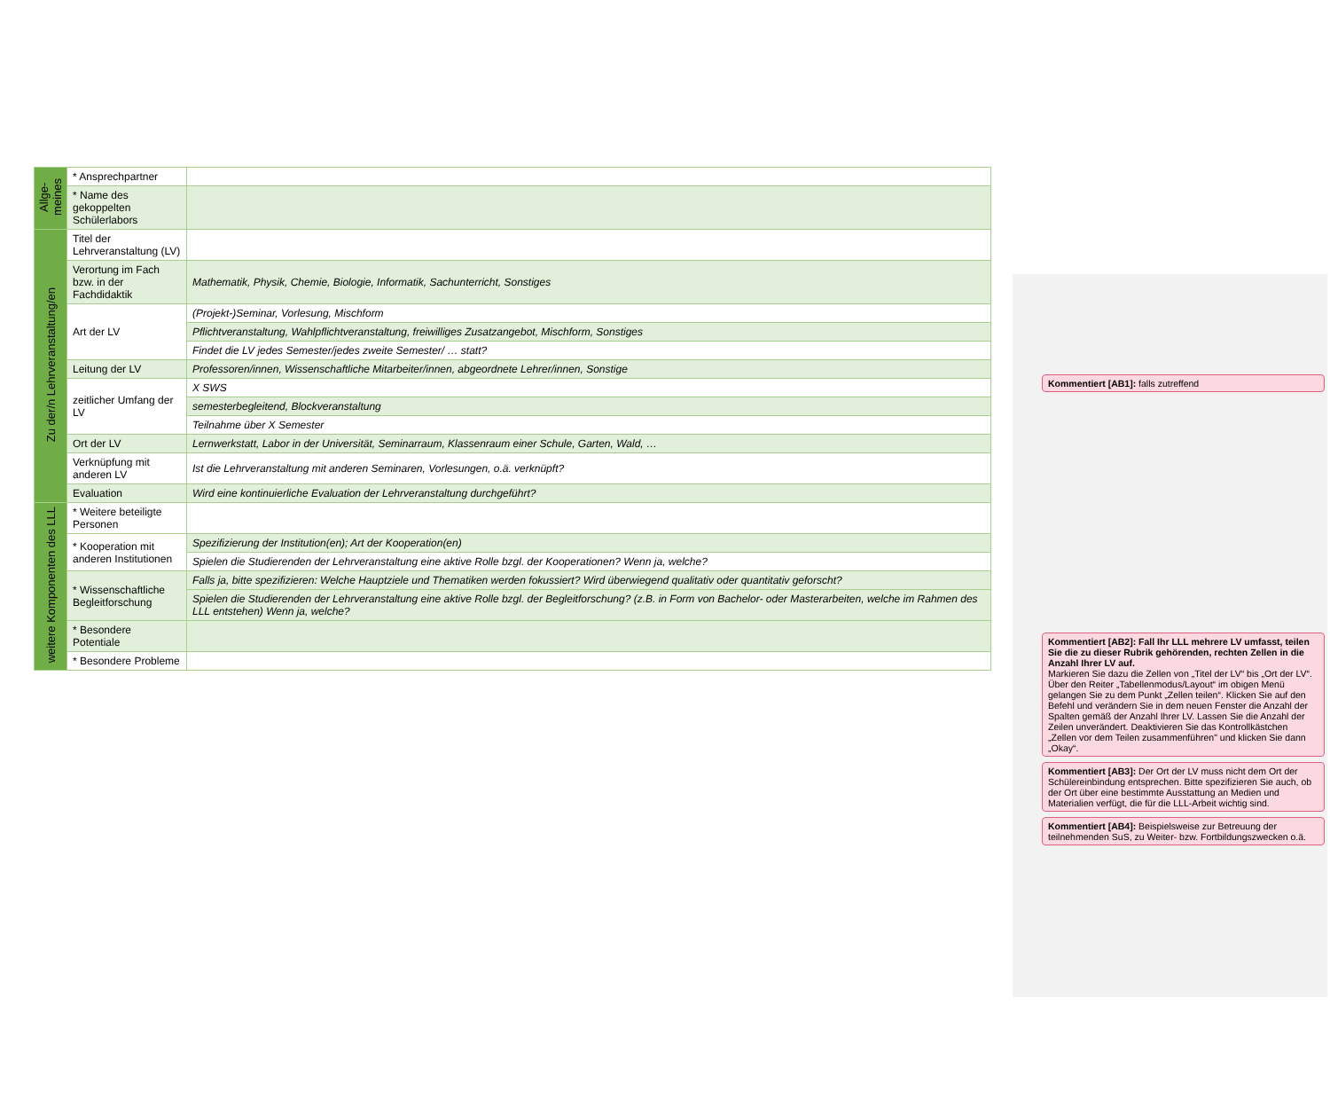Kommentiert [AB1]: falls zutreffend
Kommentiert [AB2]: Fall Ihr LLL mehrere LV umfasst, teilen Sie die zu dieser Rubrik gehörenden, rechten Zellen in die Anzahl Ihrer LV auf.
Markieren Sie dazu die Zellen von „Titel der LV“ bis „Ort der LV“. Über den Reiter „Tabellenmodus/Layout“ im obigen Menü gelangen Sie zu dem Punkt „Zellen teilen“. Klicken Sie auf den Befehl und verändern Sie in dem neuen Fenster die Anzahl der Spalten gemäß der Anzahl Ihrer LV. Lassen Sie die Anzahl der Zeilen unverändert. Deaktivieren Sie das Kontrollkästchen „Zellen vor dem Teilen zusammenführen" und klicken Sie dann „Okay“.
Kommentiert [AB3]: Der Ort der LV muss nicht dem Ort der Schülereinbindung entsprechen. Bitte spezifizieren Sie auch, ob der Ort über eine bestimmte Ausstattung an Medien und Materialien verfügt, die für die LLL-Arbeit wichtig sind.
Kommentiert [AB4]: Beispielsweise zur Betreuung der teilnehmenden SuS, zu Weiter- bzw. Fortbildungszwecken o.ä.
| Allge- meines | * Ansprechpartner | |
| | * Name des gekoppelten Schülerlabors | |
| Zu der/n Lehrveranstaltung/en | Titel der Lehrveranstaltung (LV) | |
| | Verortung im Fach bzw. in der Fachdidaktik | Mathematik, Physik, Chemie, Biologie, Informatik, Sachunterricht, Sonstiges |
| | Art der LV | (Projekt-)Seminar, Vorlesung, Mischform |
| | | Pflichtveranstaltung, Wahlpflichtveranstaltung, freiwilliges Zusatzangebot, Mischform, Sonstiges |
| | | Findet die LV jedes Semester/jedes zweite Semester/ … statt? |
| | Leitung der LV | Professoren/innen, Wissenschaftliche Mitarbeiter/innen, abgeordnete Lehrer/innen, Sonstige |
| | zeitlicher Umfang der LV | X SWS |
| | | semesterbegleitend, Blockveranstaltung |
| | | Teilnahme über X Semester |
| | Ort der LV | Lernwerkstatt, Labor in der Universität, Seminarraum, Klassenraum einer Schule, Garten, Wald, … |
| | Verknüpfung mit anderen LV | Ist die Lehrveranstaltung mit anderen Seminaren, Vorlesungen, o.ä. verknüpft? |
| | Evaluation | Wird eine kontinuierliche Evaluation der Lehrveranstaltung durchgeführt? |
| weitere Komponenten des LLL | * Weitere beteiligte Personen | |
| | * Kooperation mit anderen Institutionen | Spezifizierung der Institution(en); Art der Kooperation(en) |
| | | Spielen die Studierenden der Lehrveranstaltung eine aktive Rolle bzgl. der Kooperationen? Wenn ja, welche? |
| | * Wissenschaftliche Begleitforschung | Falls ja, bitte spezifizieren: Welche Hauptziele und Thematiken werden fokussiert? Wird überwiegend qualitativ oder quantitativ geforscht? |
| | | Spielen die Studierenden der Lehrveranstaltung eine aktive Rolle bzgl. der Begleitforschung? (z.B. in Form von Bachelor- oder Masterarbeiten, welche im Rahmen des LLL entstehen) Wenn ja, welche? |
| | * Besondere Potentiale | |
| | * Besondere Probleme | |